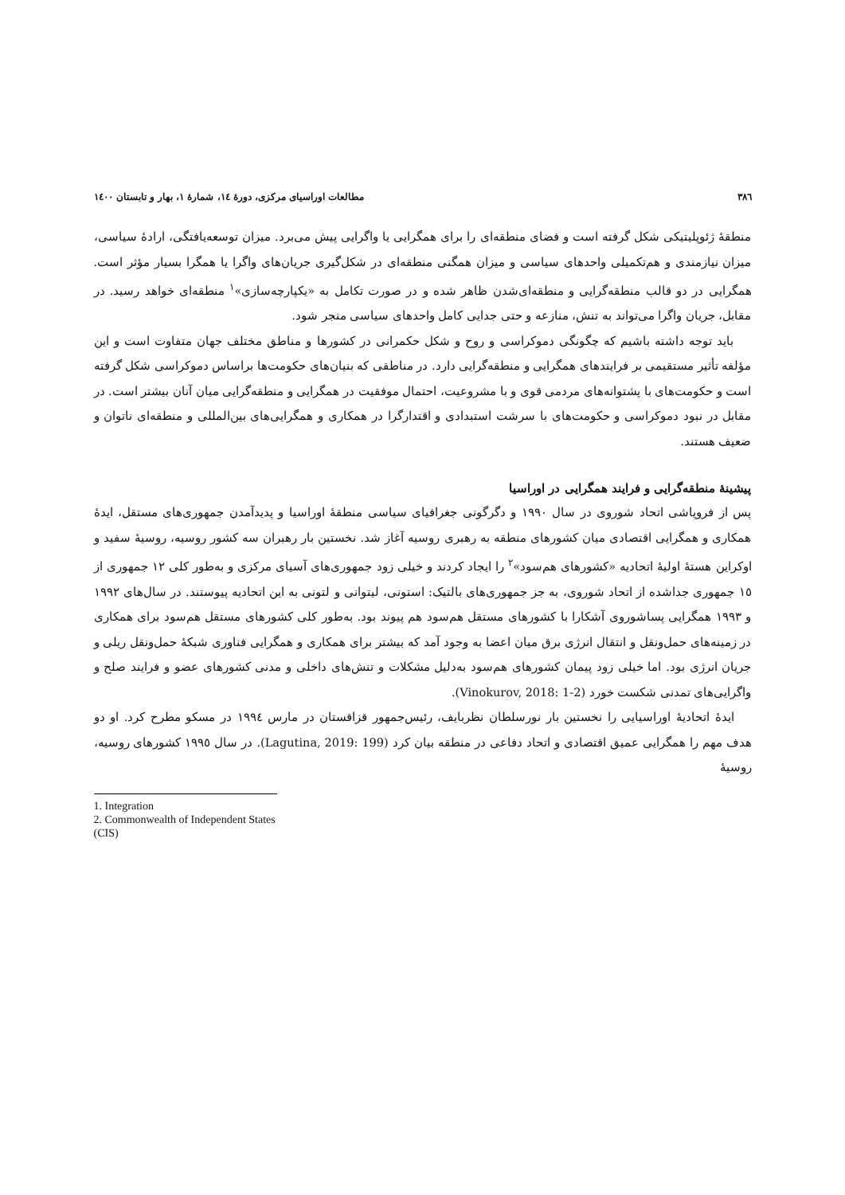٣٨٦ مطالعات اوراسیای مرکزی، دورهٔ ١٤، شمارهٔ ١، بهار و تابستان ١٤٠٠
منطقهٔ ژئوپلیتیکی شکل گرفته است و فضای منطقه‌ای را برای همگرایی یا واگرایی پیش می‌برد. میزان توسعه‌یافتگی، ارادهٔ سیاسی، میزان نیازمندی و هم‌تکمیلی واحدهای سیاسی و میزان همگنی منطقه‌ای در شکل‌گیری جریان‌های واگرا یا همگرا بسیار مؤثر است. همگرایی در دو قالب منطقه‌گرایی و منطقه‌ای‌شدن ظاهر شده و در صورت تکامل به «یکپارچه‌سازی»<sup>١</sup> منطقه‌ای خواهد رسید. در مقابل، جریان واگرا می‌تواند به تنش، منازعه و حتی جدایی کامل واحدهای سیاسی منجر شود.
باید توجه داشته باشیم که چگونگی دموکراسی و روح و شکل حکمرانی در کشورها و مناطق مختلف جهان متفاوت است و این مؤلفه تأثیر مستقیمی بر فرایندهای همگرایی و منطقه‌گرایی دارد. در مناطقی که بنیان‌های حکومت‌ها براساس دموکراسی شکل گرفته است و حکومت‌های با پشتوانه‌های مردمی قوی و با مشروعیت، احتمال موفقیت در همگرایی و منطقه‌گرایی میان آنان بیشتر است. در مقابل در نبود دموکراسی و حکومت‌های با سرشت استبدادی و اقتدارگرا در همکاری و همگرایی‌های بین‌المللی و منطقه‌ای ناتوان و ضعیف هستند.
پیشینهٔ منطقه‌گرایی و فرایند همگرایی در اوراسیا
پس از فروپاشی اتحاد شوروی در سال ١٩٩٠ و دگرگونی جغرافیای سیاسی منطقهٔ اوراسیا و پدیدآمدن جمهوری‌های مستقل، ایدهٔ همکاری و همگرایی اقتصادی میان کشورهای منطقه به رهبری روسیه آغاز شد. نخستین بار رهبران سه کشور روسیه، روسیهٔ سفید و اوکراین هستهٔ اولیهٔ اتحادیه «کشورهای هم‌سود»<sup>٢</sup> را ایجاد کردند و خیلی زود جمهوری‌های آسیای مرکزی و به‌طور کلی ١٢ جمهوری از ١٥ جمهوری جداشده از اتحاد شوروی، به جز جمهوری‌های بالتیک: استونی، لیتوانی و لتونی به این اتحادیه پیوستند. در سال‌های ١٩٩٢ و ١٩٩٣ همگرایی پساشوروی آشکارا با کشورهای مستقل هم‌سود هم پیوند بود. به‌طور کلی کشورهای مستقل هم‌سود برای همکاری در زمینه‌های حمل‌ونقل و انتقال انرژی برق میان اعضا به وجود آمد که بیشتر برای همکاری و همگرایی فناوری شبکهٔ حمل‌ونقل ریلی و جریان انرژی بود. اما خیلی زود پیمان کشورهای هم‌سود به‌دلیل مشکلات و تنش‌های داخلی و مدنی کشورهای عضو و فرایند صلح و واگرایی‌های تمدنی شکست خورد (Vinokurov, 2018: 1-2).
ایدهٔ اتحادیهٔ اوراسیایی را نخستین بار نورسلطان نظربایف، رئیس‌جمهور قزاقستان در مارس ١٩٩٤ در مسکو مطرح کرد. او دو هدف مهم را همگرایی عمیق اقتصادی و اتحاد دفاعی در منطقه بیان کرد (Lagutina, 2019: 199). در سال ١٩٩٥ کشورهای روسیه، روسیهٔ
1. Integration
2. Commonwealth of Independent States (CIS)